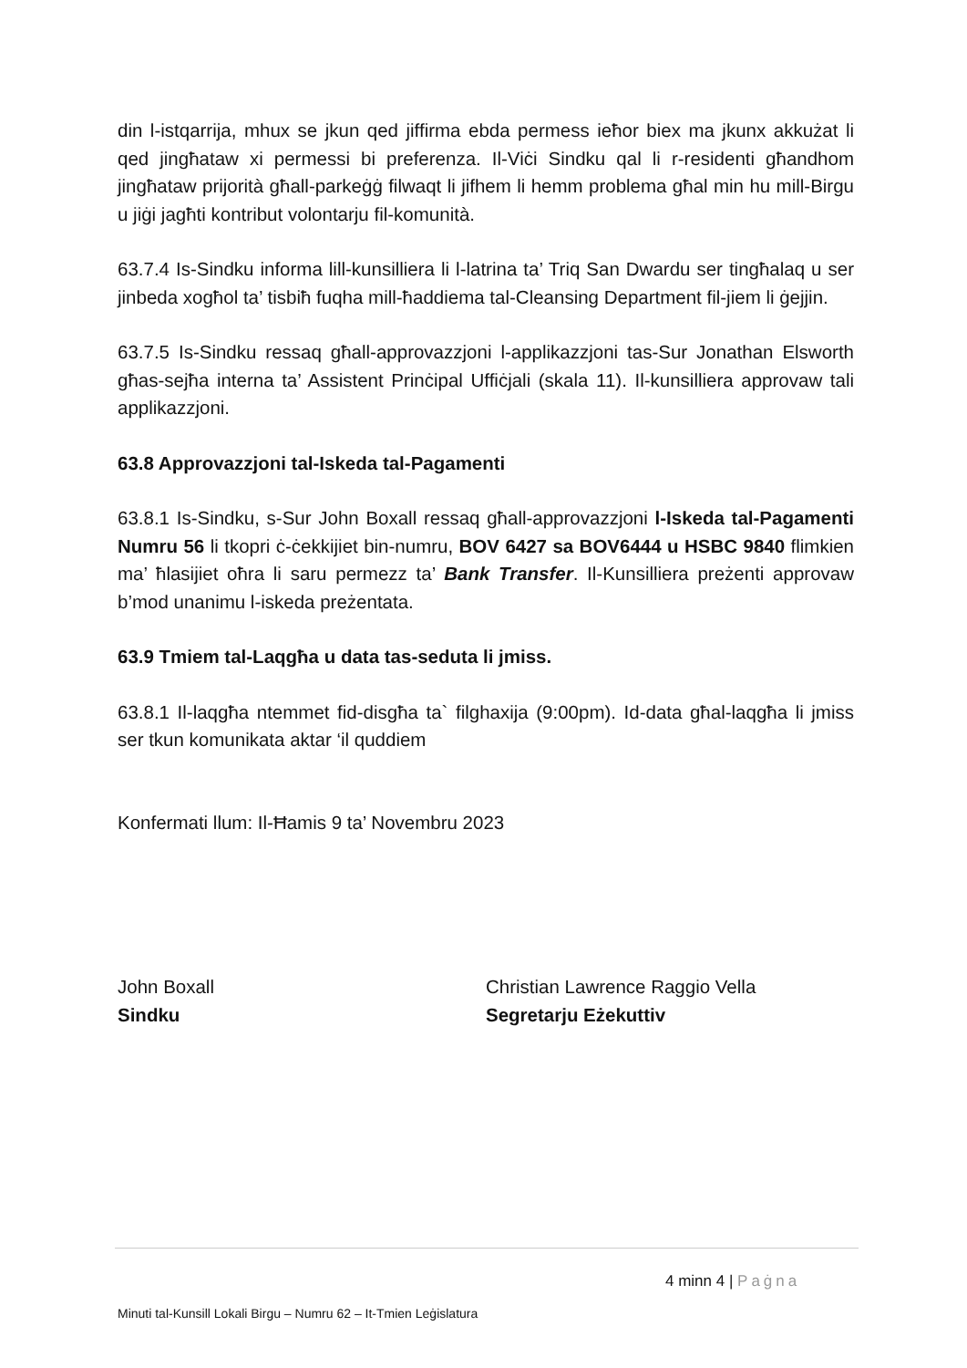din l-istqarrija, mhux se jkun qed jiffirma ebda permess ieħor biex ma jkunx akkużat li qed jingħataw xi permessi bi preferenza. Il-Viċi Sindku qal li r-residenti għandhom jingħataw prijorità għall-parkeġġ filwaqt li jifhem li hemm problema għal min hu mill-Birgu u jiġi jagħti kontribut volontarju fil-komunità.
63.7.4 Is-Sindku informa lill-kunsilliera li l-latrina ta’ Triq San Dwardu ser tingħalaq u ser jinbeda xogħol ta’ tisbiħ fuqha mill-ħaddiema tal-Cleansing Department fil-jiem li ġejjin.
63.7.5 Is-Sindku ressaq għall-approvazzjoni l-applikazzjoni tas-Sur Jonathan Elsworth għas-sejħa interna ta’ Assistent Prinċipal Uffiċjali (skala 11). Il-kunsilliera approvaw tali applikazzjoni.
63.8 Approvazzjoni tal-Iskeda tal-Pagamenti
63.8.1 Is-Sindku, s-Sur John Boxall ressaq għall-approvazzjoni l-Iskeda tal-Pagamenti Numru 56 li tkopri ċ-ċekkijiet bin-numru, BOV 6427 sa BOV6444 u HSBC 9840 flimkien ma’ ħlasijiet oħra li saru permezz ta’ Bank Transfer. Il-Kunsilliera preżenti approvaw b’mod unanimu l-iskeda preżentata.
63.9 Tmiem tal-Laqgħa u data tas-seduta li jmiss.
63.8.1 Il-laqgħa ntemmet fid-disgħa ta` filghaxija (9:00pm). Id-data għal-laqgħa li jmiss ser tkun komunikata aktar ‘il quddiem
Konfermati llum: Il-Ħamis 9 ta’ Novembru 2023
John Boxall
Sindku
Christian Lawrence Raggio Vella
Segretarju Eżekuttiv
4 minn 4 | Paġna
Minuti tal-Kunsill Lokali Birgu – Numru 62 – It-Tmien Leġislatura